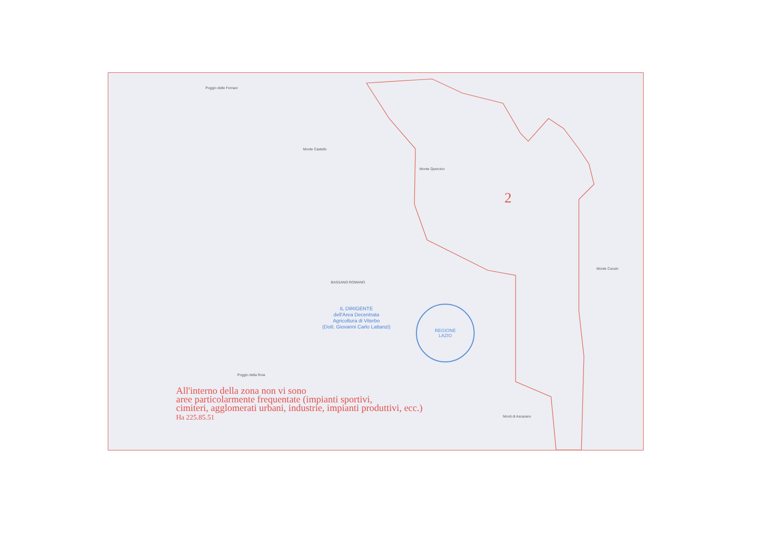Poggio delle Fornaci
Monte Castello
Monte Quercino
BASSANO ROMANO
Monte Cuculo
Poggio della Roia
Monti di Ascarano
2
IL DIRIGENTE
dell'Area Decentrata
Agricoltura di Viterbo
(Dott. Giovanni Carlo Lattanzi)
REGIONE
LAZIO
All'interno della zona non vi sono
aree particolarmente frequentate (impianti sportivi,
cimiteri, agglomerati urbani, industrie, impianti produttivi, ecc.)
Ha 225.85.51